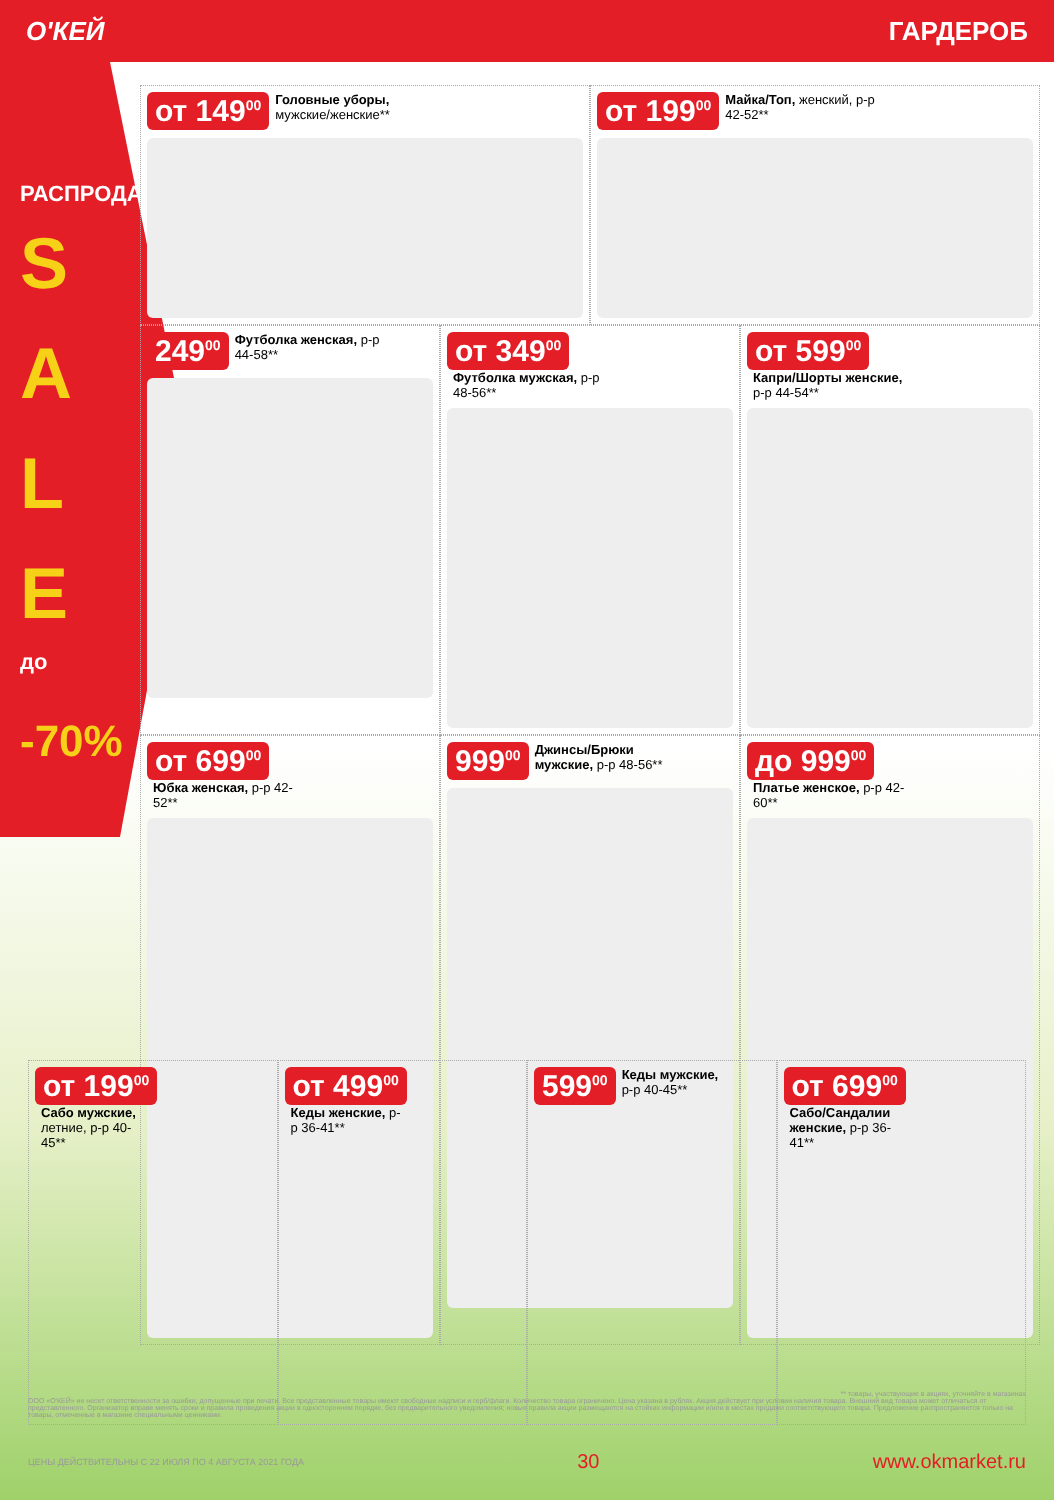О'КЕЙ ГАРДЕРОБ
РАСПРОДАЖА
S A L E
до
-70%
от 149<sup>00</sup> Головные уборы, мужские/женские**
от 199<sup>00</sup> Майка/Топ, женский, р-р 42-52**
249<sup>00</sup> Футболка женская, р-р 44-58**
от 349<sup>00</sup> Футболка мужская, р-р 48-56**
от 599<sup>00</sup> Капри/Шорты женские, р-р 44-54**
от 699<sup>00</sup> Юбка женская, р-р 42-52**
999<sup>00</sup> Джинсы/Брюки мужские, р-р 48-56**
до 999<sup>00</sup> Платье женское, р-р 42-60**
от 199<sup>00</sup> Сабо мужские, летние, р-р 40-45**
от 499<sup>00</sup> Кеды женские, р-р 36-41**
599<sup>00</sup> Кеды мужские, р-р 40-45**
от 699<sup>00</sup> Сабо/Сандалии женские, р-р 36-41**
** товары, участвующие в акциях, уточняйте в магазинах
ООО «О'КЕЙ» не несет ответственности за ошибки, допущенные при печати. Все представленные товары имеют свободные надписи и герб/флаги. Количество товара ограничено. Цена указана в рублях. Акция действует при условии наличия товара. Внешний вид товара может отличаться от представленного. Организатор вправе менять сроки и правила проведения акции в одностороннем порядке, без предварительного уведомления; новые правила акции размещаются на стойках информации и/или в местах продажи соответствующего товара. Предложение распространяется только на товары, отмеченные в магазине специальными ценниками.
ЦЕНЫ ДЕЙСТВИТЕЛЬНЫ С 22 ИЮЛЯ ПО 4 АВГУСТА 2021 ГОДА 30 www.okmarket.ru